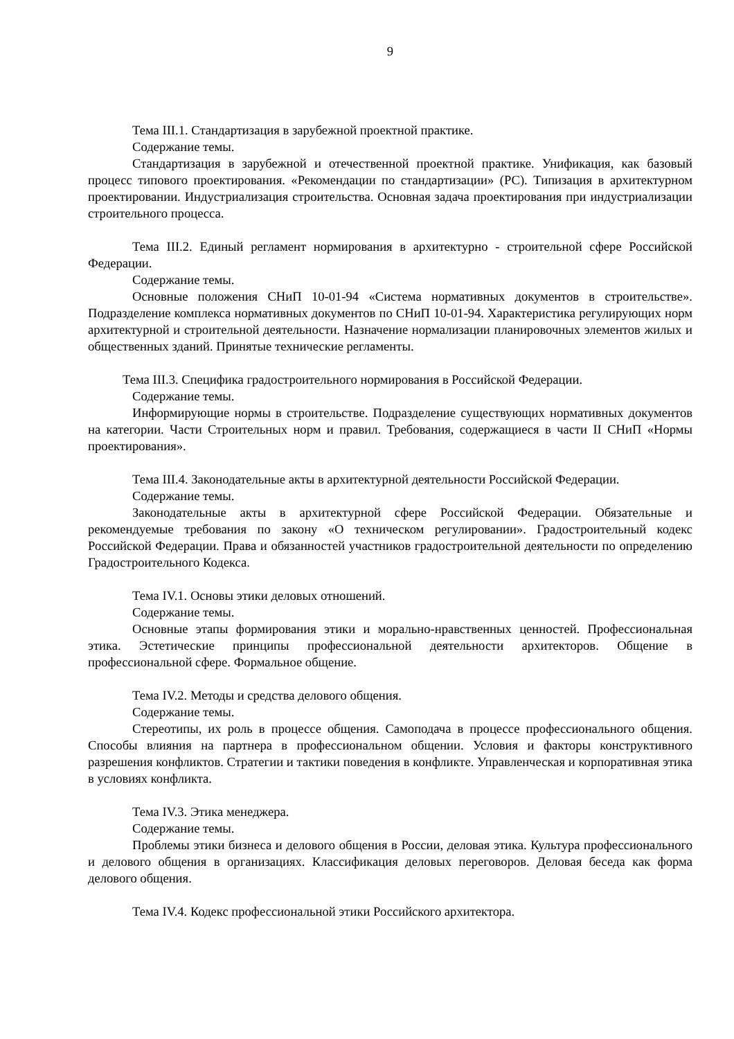9
Тема III.1. Стандартизация в зарубежной проектной практике.
Содержание темы.
Стандартизация в зарубежной и отечественной проектной практике. Унификация, как базовый процесс типового проектирования. «Рекомендации по стандартизации» (РС). Типизация в архитектурном проектировании. Индустриализация строительства. Основная задача проектирования при индустриализации строительного процесса.
Тема III.2. Единый регламент нормирования в архитектурно - строительной сфере Российской Федерации.
Содержание темы.
Основные положения СНиП 10-01-94 «Система нормативных документов в строительстве». Подразделение комплекса нормативных документов по СНиП 10-01-94. Характеристика регулирующих норм архитектурной и строительной деятельности. Назначение нормализации планировочных элементов жилых и общественных зданий. Принятые технические регламенты.
Тема III.3. Специфика градостроительного нормирования в Российской Федерации.
Содержание темы.
Информирующие нормы в строительстве. Подразделение существующих нормативных документов на категории. Части Строительных норм и правил. Требования, содержащиеся в части II СНиП «Нормы проектирования».
Тема III.4. Законодательные акты в архитектурной деятельности Российской Федерации.
Содержание темы.
Законодательные акты в архитектурной сфере Российской Федерации. Обязательные и рекомендуемые требования по закону «О техническом регулировании». Градостроительный кодекс Российской Федерации. Права и обязанностей участников градостроительной деятельности по определению Градостроительного Кодекса.
Тема IV.1. Основы этики деловых отношений.
Содержание темы.
Основные этапы формирования этики и морально-нравственных ценностей. Профессиональная этика. Эстетические принципы профессиональной деятельности архитекторов. Общение в профессиональной сфере. Формальное общение.
Тема IV.2. Методы и средства делового общения.
Содержание темы.
Стереотипы, их роль в процессе общения. Самоподача в процессе профессионального общения. Способы влияния на партнера в профессиональном общении. Условия и факторы конструктивного разрешения конфликтов. Стратегии и тактики поведения в конфликте. Управленческая и корпоративная этика в условиях конфликта.
Тема IV.3. Этика менеджера.
Содержание темы.
Проблемы этики бизнеса и делового общения в России, деловая этика. Культура профессионального и делового общения в организациях. Классификация деловых переговоров. Деловая беседа как форма делового общения.
Тема IV.4. Кодекс профессиональной этики Российского архитектора.